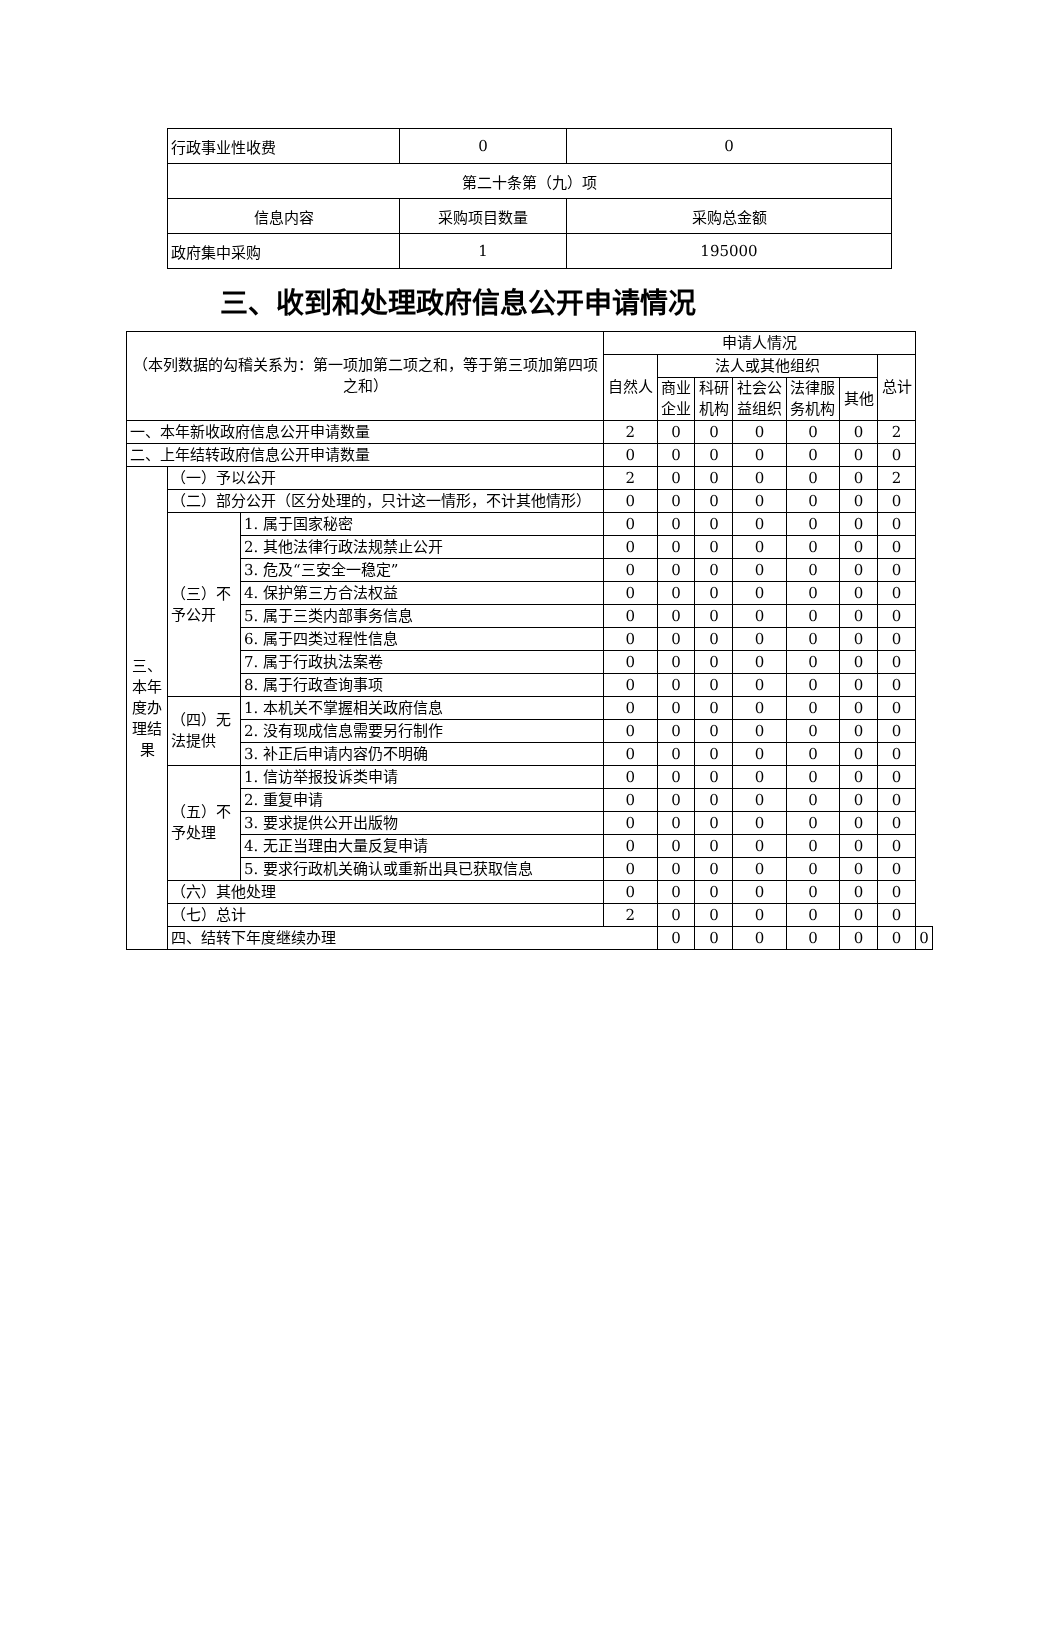| 行政事业性收费 | 0 | 0 |
| 第二十条第（九）项 | | |
| 信息内容 | 采购项目数量 | 采购总金额 |
| 政府集中采购 | 1 | 195000 |
三、收到和处理政府信息公开申请情况
| （本列数据的勾稽关系为：第一项加第二项之和，等于第三项加第四项之和） | | | 申请人情况 | | | | | | | |
| | | | 自然人 | 法人或其他组织 | | | | | 总计 | |
| | | | | 商业 企业 | 科研 机构 | 社会公 益组织 | 法律服 务机构 | 其他 | | |
| 一、本年新收政府信息公开申请数量 | | | 2 | 0 | 0 | 0 | 0 | 0 | 2 | |
| 二、上年结转政府信息公开申请数量 | | | 0 | 0 | 0 | 0 | 0 | 0 | 0 | |
| 三、本年度办理结果 | （一）予以公开 | | 2 | 0 | 0 | 0 | 0 | 0 | 2 | |
| | （二）部分公开（区分处理的，只计这一情形，不计其他情形） | | 0 | 0 | 0 | 0 | 0 | 0 | 0 | |
| | （三）不予公开 | 1. 属于国家秘密 | 0 | 0 | 0 | 0 | 0 | 0 | 0 | |
| | | 2. 其他法律行政法规禁止公开 | 0 | 0 | 0 | 0 | 0 | 0 | 0 | |
| | | 3. 危及“三安全一稳定” | 0 | 0 | 0 | 0 | 0 | 0 | 0 | |
| | | 4. 保护第三方合法权益 | 0 | 0 | 0 | 0 | 0 | 0 | 0 | |
| | | 5. 属于三类内部事务信息 | 0 | 0 | 0 | 0 | 0 | 0 | 0 | |
| | | 6. 属于四类过程性信息 | 0 | 0 | 0 | 0 | 0 | 0 | 0 | |
| | | 7. 属于行政执法案卷 | 0 | 0 | 0 | 0 | 0 | 0 | 0 | |
| | | 8. 属于行政查询事项 | 0 | 0 | 0 | 0 | 0 | 0 | 0 | |
| | （四）无法提供 | 1. 本机关不掌握相关政府信息 | 0 | 0 | 0 | 0 | 0 | 0 | 0 | |
| | | 2. 没有现成信息需要另行制作 | 0 | 0 | 0 | 0 | 0 | 0 | 0 | |
| | | 3. 补正后申请内容仍不明确 | 0 | 0 | 0 | 0 | 0 | 0 | 0 | |
| | （五）不予处理 | 1. 信访举报投诉类申请 | 0 | 0 | 0 | 0 | 0 | 0 | 0 | |
| | | 2. 重复申请 | 0 | 0 | 0 | 0 | 0 | 0 | 0 | |
| | | 3. 要求提供公开出版物 | 0 | 0 | 0 | 0 | 0 | 0 | 0 | |
| | | 4. 无正当理由大量反复申请 | 0 | 0 | 0 | 0 | 0 | 0 | 0 | |
| | | 5. 要求行政机关确认或重新出具已获取信息 | 0 | 0 | 0 | 0 | 0 | 0 | 0 | |
| | （六）其他处理 | | 0 | 0 | 0 | 0 | 0 | 0 | 0 | |
| | （七）总计 | | 2 | 0 | 0 | 0 | 0 | 0 | 0 | |
| | 四、结转下年度继续办理 | | | 0 | 0 | 0 | 0 | 0 | 0 | 0 |